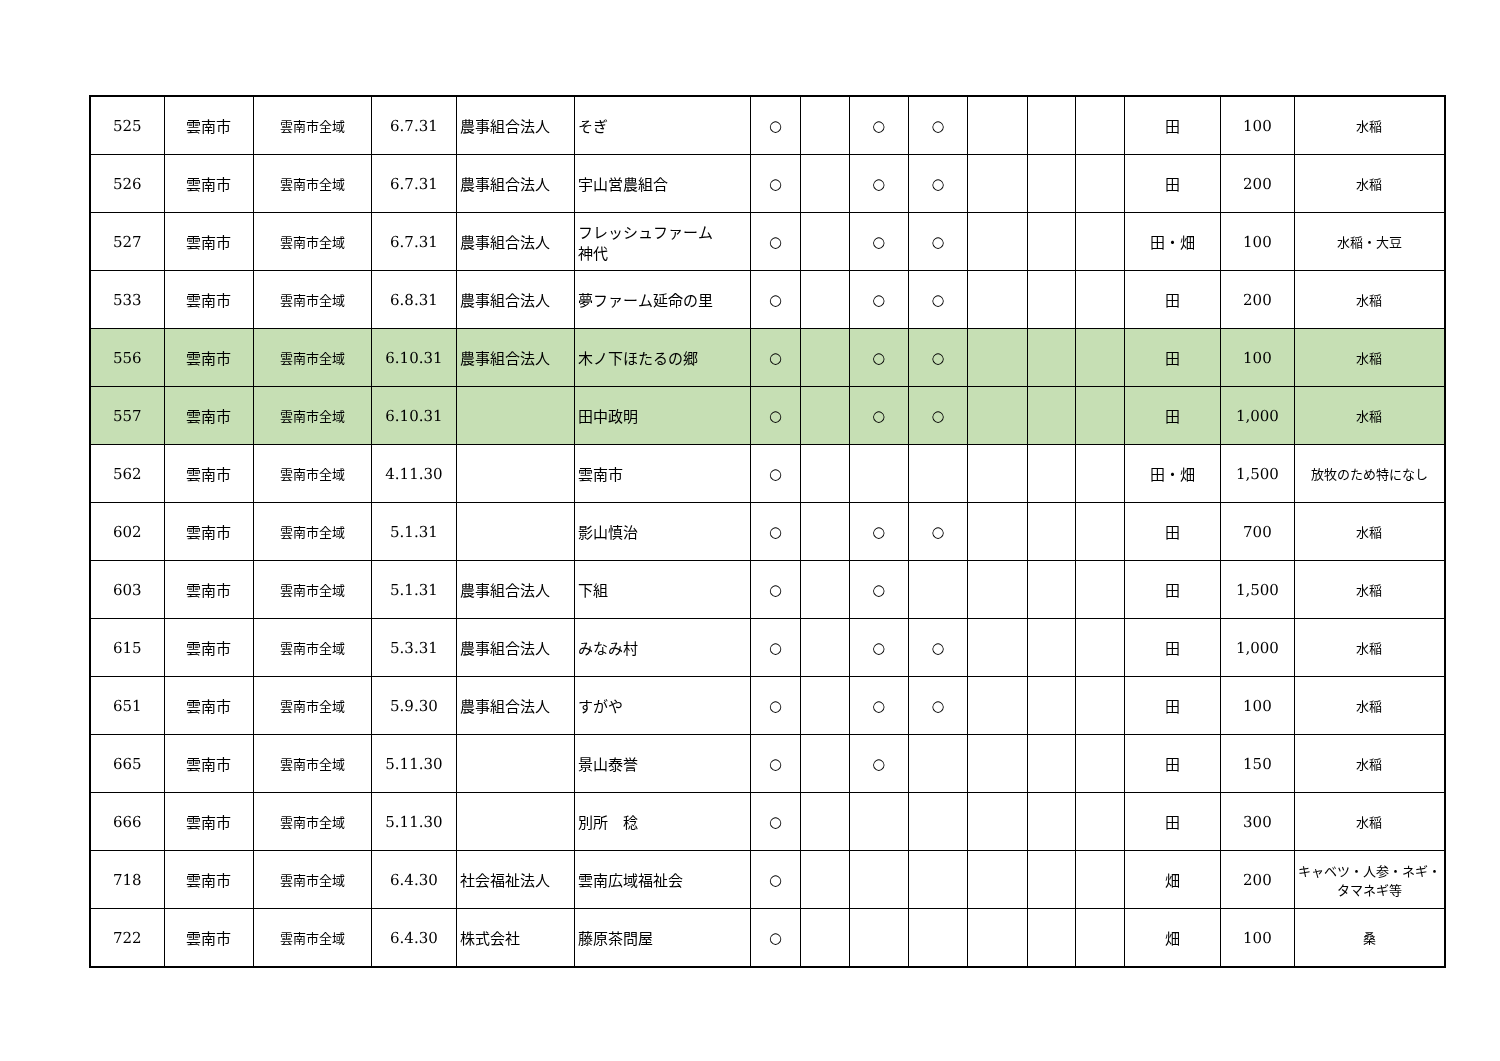| 525 | 雲南市 | 雲南市全域 | 6.7.31 | 農事組合法人 | そぎ | ○ | | ○ | ○ | | | | 田 | 100 | 水稲 |
| 526 | 雲南市 | 雲南市全域 | 6.7.31 | 農事組合法人 | 宇山営農組合 | ○ | | ○ | ○ | | | | 田 | 200 | 水稲 |
| 527 | 雲南市 | 雲南市全域 | 6.7.31 | 農事組合法人 | フレッシュファーム 神代 | ○ | | ○ | ○ | | | | 田・畑 | 100 | 水稲・大豆 |
| 533 | 雲南市 | 雲南市全域 | 6.8.31 | 農事組合法人 | 夢ファーム延命の里 | ○ | | ○ | ○ | | | | 田 | 200 | 水稲 |
| 556 | 雲南市 | 雲南市全域 | 6.10.31 | 農事組合法人 | 木ノ下ほたるの郷 | ○ | | ○ | ○ | | | | 田 | 100 | 水稲 |
| 557 | 雲南市 | 雲南市全域 | 6.10.31 | | 田中政明 | ○ | | ○ | ○ | | | | 田 | 1,000 | 水稲 |
| 562 | 雲南市 | 雲南市全域 | 4.11.30 | | 雲南市 | ○ | | | | | | | 田・畑 | 1,500 | 放牧のため特になし |
| 602 | 雲南市 | 雲南市全域 | 5.1.31 | | 影山慎治 | ○ | | ○ | ○ | | | | 田 | 700 | 水稲 |
| 603 | 雲南市 | 雲南市全域 | 5.1.31 | 農事組合法人 | 下組 | ○ | | ○ | | | | | 田 | 1,500 | 水稲 |
| 615 | 雲南市 | 雲南市全域 | 5.3.31 | 農事組合法人 | みなみ村 | ○ | | ○ | ○ | | | | 田 | 1,000 | 水稲 |
| 651 | 雲南市 | 雲南市全域 | 5.9.30 | 農事組合法人 | すがや | ○ | | ○ | ○ | | | | 田 | 100 | 水稲 |
| 665 | 雲南市 | 雲南市全域 | 5.11.30 | | 景山泰誉 | ○ | | ○ | | | | | 田 | 150 | 水稲 |
| 666 | 雲南市 | 雲南市全域 | 5.11.30 | | 別所 稔 | ○ | | | | | | | 田 | 300 | 水稲 |
| 718 | 雲南市 | 雲南市全域 | 6.4.30 | 社会福祉法人 | 雲南広域福祉会 | ○ | | | | | | | 畑 | 200 | キャベツ・人参・ネギ・タマネギ等 |
| 722 | 雲南市 | 雲南市全域 | 6.4.30 | 株式会社 | 藤原茶問屋 | ○ | | | | | | | 畑 | 100 | 桑 |